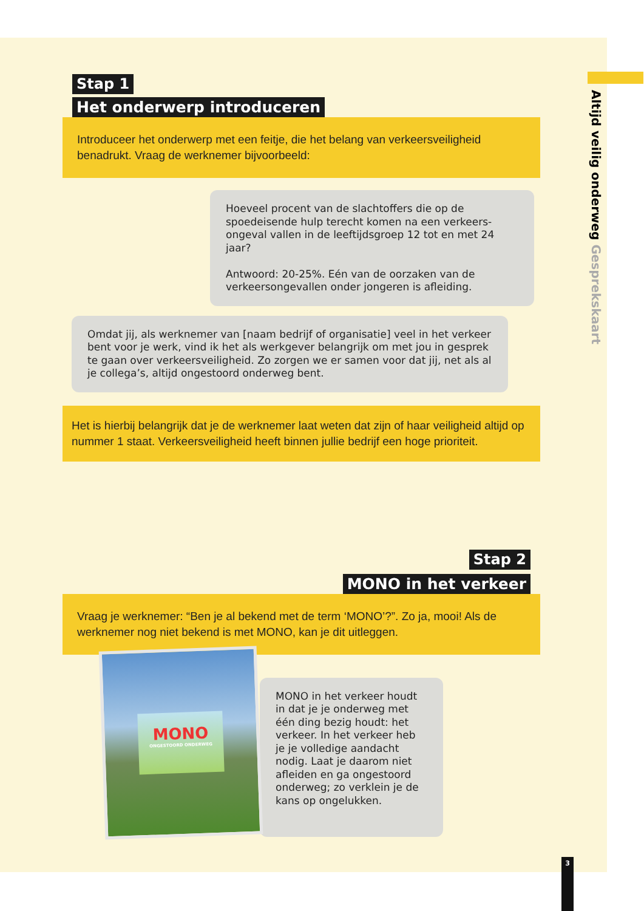Altijd veilig onderweg Gesprekskaart
Stap 1
Het onderwerp introduceren
Introduceer het onderwerp met een feitje, die het belang van verkeersveiligheid benadrukt. Vraag de werknemer bijvoorbeeld:
Hoeveel procent van de slachtoffers die op de spoedeisende hulp terecht komen na een verkeers-ongeval vallen in de leeftijdsgroep 12 tot en met 24 jaar?
Antwoord: 20-25%. Eén van de oorzaken van de verkeersongevallen onder jongeren is afleiding.
Omdat jij, als werknemer van [naam bedrijf of organisatie] veel in het verkeer bent voor je werk, vind ik het als werkgever belangrijk om met jou in gesprek te gaan over verkeersveiligheid. Zo zorgen we er samen voor dat jij, net als al je collega’s, altijd ongestoord onderweg bent.
Het is hierbij belangrijk dat je de werknemer laat weten dat zijn of haar veiligheid altijd op nummer 1 staat. Verkeersveiligheid heeft binnen jullie bedrijf een hoge prioriteit.
Stap 2
MONO in het verkeer
Vraag je werknemer: “Ben je al bekend met de term ‘MONO’?”. Zo ja, mooi! Als de werknemer nog niet bekend is met MONO, kan je dit uitleggen.
MONO
ONGESTOORD ONDERWEG
MONO in het verkeer houdt in dat je je onderweg met één ding bezig houdt: het verkeer. In het verkeer heb je je volledige aandacht nodig. Laat je daarom niet afleiden en ga ongestoord onderweg; zo verklein je de kans op ongelukken.
3